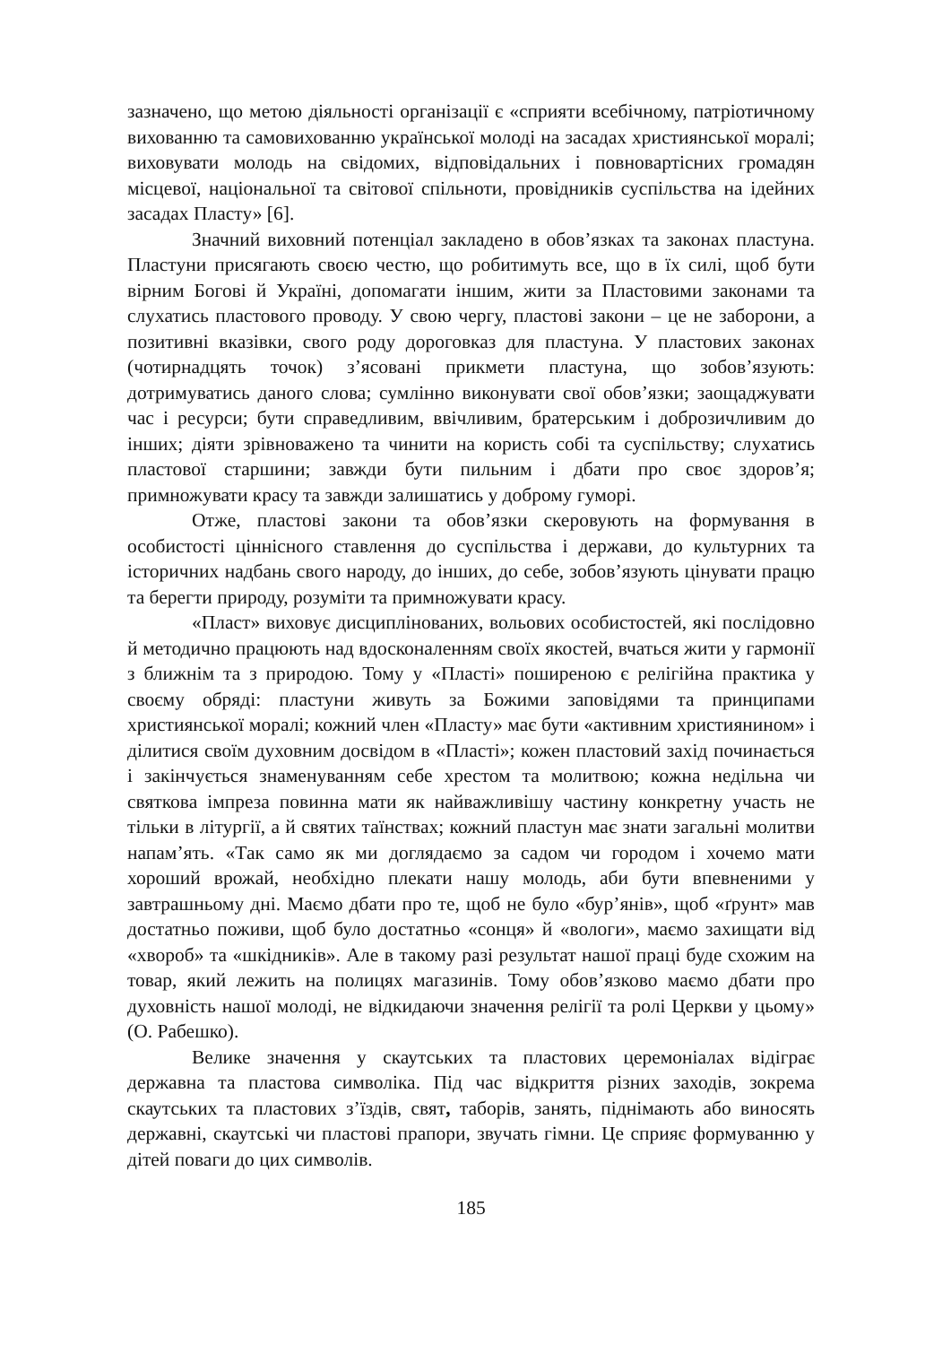зазначено, що метою діяльності організації є «сприяти всебічному, патріотичному вихованню та самовихованню української молоді на засадах християнської моралі; виховувати молодь на свідомих, відповідальних і повновартісних громадян місцевої, національної та світової спільноти, провідників суспільства на ідейних засадах Пласту» [6].
Значний виховний потенціал закладено в обов’язках та законах пластуна. Пластуни присягають своєю честю, що робитимуть все, що в їх силі, щоб бути вірним Богові й Україні, допомагати іншим, жити за Пластовими законами та слухатись пластового проводу. У свою чергу, пластові закони – це не заборони, а позитивні вказівки, свого роду дороговказ для пластуна. У пластових законах (чотирнадцять точок) з’ясовані прикмети пластуна, що зобов’язують: дотримуватись даного слова; сумлінно виконувати свої обов’язки; заощаджувати час і ресурси; бути справедливим, ввічливим, братерським і доброзичливим до інших; діяти зрівноважено та чинити на користь собі та суспільству; слухатись пластової старшини; завжди бути пильним і дбати про своє здоров’я; примножувати красу та завжди залишатись у доброму гуморі.
Отже, пластові закони та обов’язки скеровують на формування в особистості ціннісного ставлення до суспільства і держави, до культурних та історичних надбань свого народу, до інших, до себе, зобов’язують цінувати працю та берегти природу, розуміти та примножувати красу.
«Пласт» виховує дисциплінованих, вольових особистостей, які послідовно й методично працюють над вдосконаленням своїх якостей, вчаться жити у гармонії з ближнім та з природою. Тому у «Пласті» поширеною є релігійна практика у своєму обряді: пластуни живуть за Божими заповідями та принципами християнської моралі; кожний член «Пласту» має бути «активним християнином» і ділитися своїм духовним досвідом в «Пласті»; кожен пластовий захід починається і закінчується знаменуванням себе хрестом та молитвою; кожна недільна чи святкова імпреза повинна мати як найважливішу частину конкретну участь не тільки в літургії, а й святих таїнствах; кожний пластун має знати загальні молитви напам’ять. «Так само як ми доглядаємо за садом чи городом і хочемо мати хороший врожай, необхідно плекати нашу молодь, аби бути впевненими у завтрашньому дні. Маємо дбати про те, щоб не було «бур’янів», щоб «ґрунт» мав достатньо поживи, щоб було достатньо «сонця» й «вологи», маємо захищати від «хвороб» та «шкідників». Але в такому разі результат нашої праці буде схожим на товар, який лежить на полицях магазинів. Тому обов’язково маємо дбати про духовність нашої молоді, не відкидаючи значення релігії та ролі Церкви у цьому» (О. Рабешко).
Велике значення у скаутських та пластових церемоніалах відіграє державна та пластова символіка. Під час відкриття різних заходів, зокрема скаутських та пластових з’їздів, свят, таборів, занять, піднімають або виносять державні, скаутські чи пластові прапори, звучать гімни. Це сприяє формуванню у дітей поваги до цих символів.
185